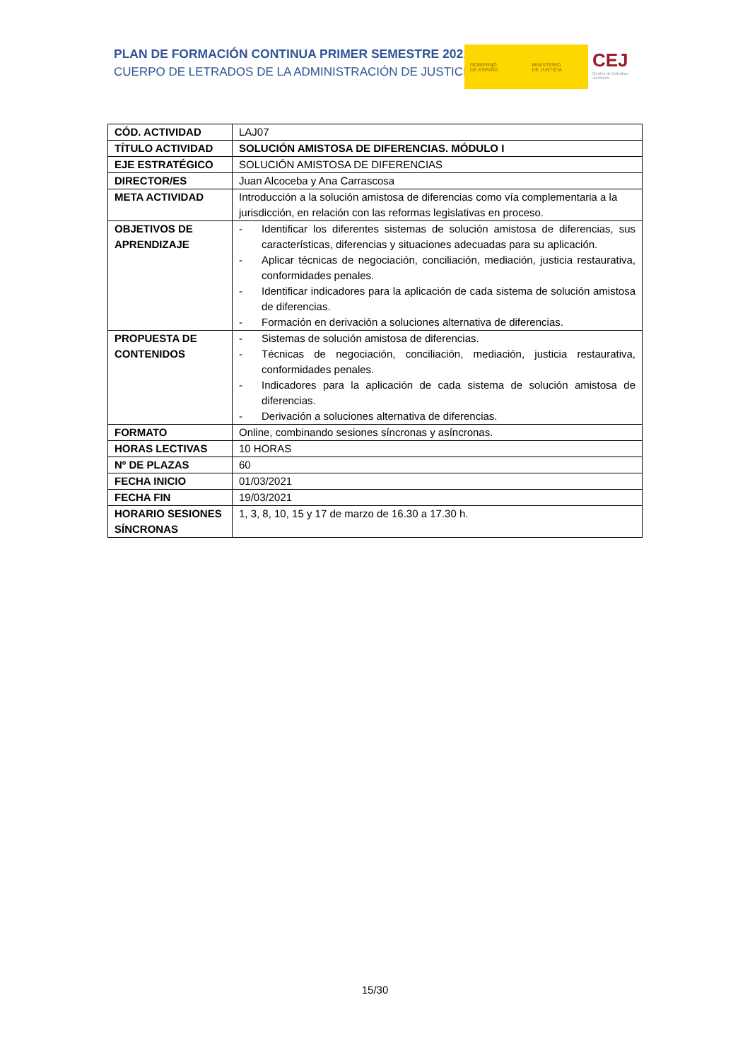PLAN DE FORMACIÓN CONTINUA PRIMER SEMESTRE 2021
CUERPO DE LETRADOS DE LA ADMINISTRACIÓN DE JUSTICIA
GOBIERNO
DE ESPAÑA
MINISTERIO
DE JUSTICIA
CEJ Centro de Estudios Jurídicos
| CÓD. ACTIVIDAD | LAJ07 |
| TÍTULO ACTIVIDAD | SOLUCIÓN AMISTOSA DE DIFERENCIAS. MÓDULO I |
| EJE ESTRATÉGICO | SOLUCIÓN AMISTOSA DE DIFERENCIAS |
| DIRECTOR/ES | Juan Alcoceba y Ana Carrascosa |
| META ACTIVIDAD | Introducción a la solución amistosa de diferencias como vía complementaria a la jurisdicción, en relación con las reformas legislativas en proceso. |
| OBJETIVOS DE APRENDIZAJE | - Identificar los diferentes sistemas de solución amistosa de diferencias, sus características, diferencias y situaciones adecuadas para su aplicación. - Aplicar técnicas de negociación, conciliación, mediación, justicia restaurativa, conformidades penales. - Identificar indicadores para la aplicación de cada sistema de solución amistosa de diferencias. - Formación en derivación a soluciones alternativa de diferencias. |
| PROPUESTA DE CONTENIDOS | - Sistemas de solución amistosa de diferencias. - Técnicas de negociación, conciliación, mediación, justicia restaurativa, conformidades penales. - Indicadores para la aplicación de cada sistema de solución amistosa de diferencias. - Derivación a soluciones alternativa de diferencias. |
| FORMATO | Online, combinando sesiones síncronas y asíncronas. |
| HORAS LECTIVAS | 10 HORAS |
| Nº DE PLAZAS | 60 |
| FECHA INICIO | 01/03/2021 |
| FECHA FIN | 19/03/2021 |
| HORARIO SESIONES SÍNCRONAS | 1, 3, 8, 10, 15 y 17 de marzo de 16.30 a 17.30 h. |
15/30